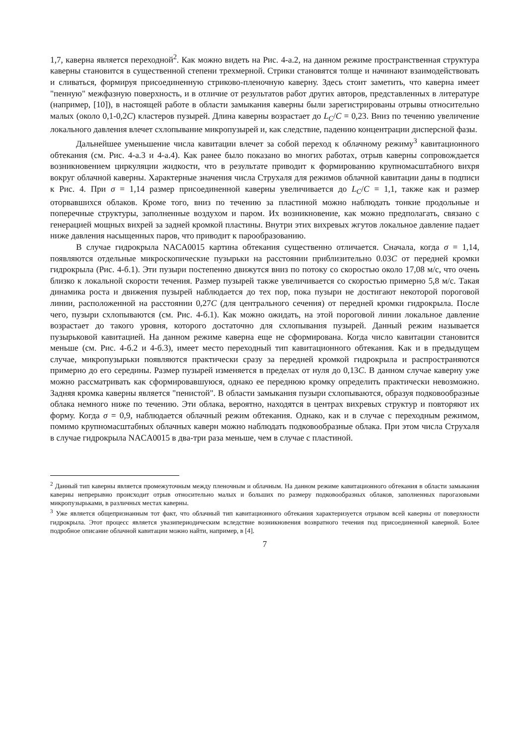1,7, каверна является переходной<sup>2</sup>. Как можно видеть на Рис. 4-а.2, на данном режиме пространственная структура каверны становится в существенной степени трехмерной. Стрики становятся толще и начинают взаимодействовать и сливаться, формируя присоединенную стриково-пленочную каверну. Здесь стоит заметить, что каверна имеет "пенную" межфазную поверхность, и в отличие от результатов работ других авторов, представленных в литературе (например, [10]), в настоящей работе в области замыкания каверны были зарегистрированы отрывы относительно малых (около 0,1-0,2C) кластеров пузырей. Длина каверны возрастает до L<sub>C</sub>/C = 0,23. Вниз по течению увеличение локального давления влечет схлопывание микропузырей и, как следствие, падению концентрации дисперсной фазы.
Дальнейшее уменьшение числа кавитации влечет за собой переход к облачному режиму<sup>3</sup> кавитационного обтекания (см. Рис. 4-а.3 и 4-а.4). Как ранее было показано во многих работах, отрыв каверны сопровождается возникновением циркуляции жидкости, что в результате приводит к формированию крупномасштабного вихря вокруг облачной каверны. Характерные значения числа Струхаля для режимов облачной кавитации даны в подписи к Рис. 4. При σ = 1,14 размер присоединенной каверны увеличивается до L<sub>C</sub>/C = 1,1, также как и размер оторвавшихся облаков. Кроме того, вниз по течению за пластиной можно наблюдать тонкие продольные и поперечные структуры, заполненные воздухом и паром. Их возникновение, как можно предполагать, связано с генерацией мощных вихрей за задней кромкой пластины. Внутри этих вихревых жгутов локальное давление падает ниже давления насыщенных паров, что приводит к парообразованию.
В случае гидрокрыла NACA0015 картина обтекания существенно отличается. Сначала, когда σ = 1,14, появляются отдельные микроскопические пузырьки на расстоянии приблизительно 0.03C от передней кромки гидрокрыла (Рис. 4-б.1). Эти пузыри постепенно движутся вниз по потоку со скоростью около 17,08 м/с, что очень близко к локальной скорости течения. Размер пузырей также увеличивается со скоростью примерно 5,8 м/с. Такая динамика роста и движения пузырей наблюдается до тех пор, пока пузыри не достигают некоторой пороговой линии, расположенной на расстоянии 0,27C (для центрального сечения) от передней кромки гидрокрыла. После чего, пузыри схлопываются (см. Рис. 4-б.1). Как можно ожидать, на этой пороговой линии локальное давление возрастает до такого уровня, которого достаточно для схлопывания пузырей. Данный режим называется пузырьковой кавитацией. На данном режиме каверна еще не сформирована. Когда число кавитации становится меньше (см. Рис. 4-б.2 и 4-б.3), имеет место переходный тип кавитационного обтекания. Как и в предыдущем случае, микропузырьки появляются практически сразу за передней кромкой гидрокрыла и распространяются примерно до его середины. Размер пузырей изменяется в пределах от нуля до 0,13C. В данном случае каверну уже можно рассматривать как сформировавшуюся, однако ее переднюю кромку определить практически невозможно. Задняя кромка каверны является "пенистой". В области замыкания пузыри схлопываются, образуя подковообразные облака немного ниже по течению. Эти облака, вероятно, находятся в центрах вихревых структур и повторяют их форму. Когда σ = 0,9, наблюдается облачный режим обтекания. Однако, как и в случае с переходным режимом, помимо крупномасштабных облачных каверн можно наблюдать подковообразные облака. При этом числа Струхаля в случае гидрокрыла NACA0015 в два-три раза меньше, чем в случае с пластиной.
<sup>2</sup> Данный тип каверны является промежуточным между пленочным и облачным. На данном режиме кавитационного обтекания в области замыкания каверны непрерывно происходит отрыв относительно малых и больших по размеру подковообразных облаков, заполненных парогазовыми микропузырьками, в различных местах каверны.
<sup>3</sup> Уже является общепризнанным тот факт, что облачный тип кавитационного обтекания характеризуется отрывом всей каверны от поверхности гидрокрыла. Этот процесс является увазипериодическим вследствие возникновения возвратного течения под присоединенной каверной. Более подробное описание облачной кавитации можно найти, например, в [4].
7